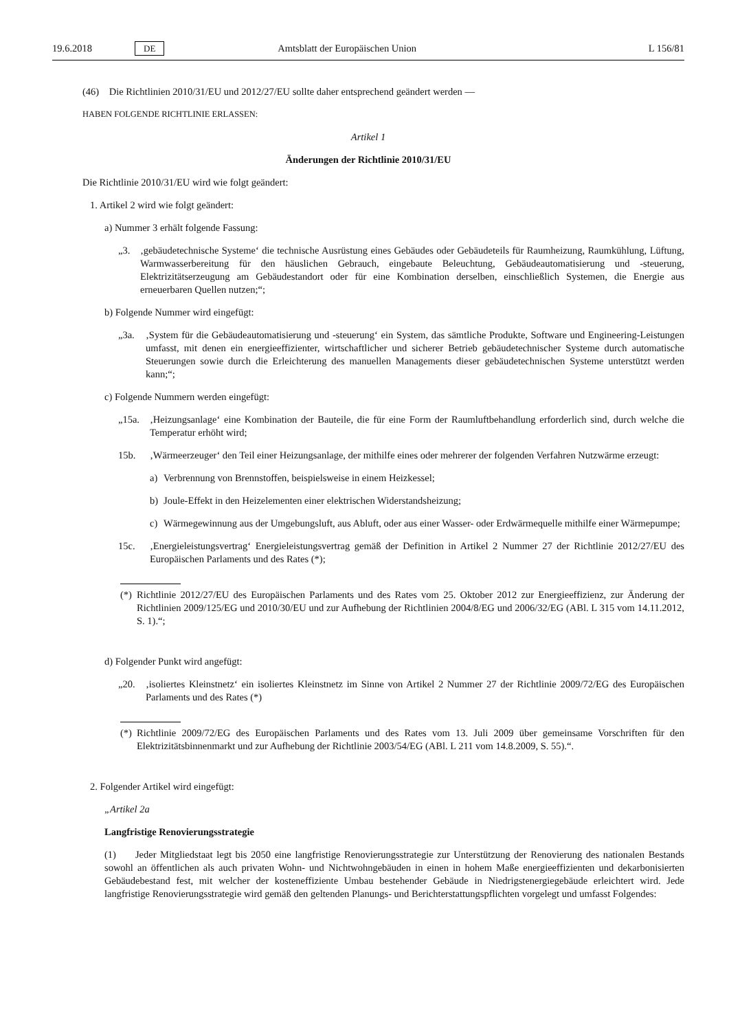19.6.2018 DE Amtsblatt der Europäischen Union L 156/81
(46) Die Richtlinien 2010/31/EU und 2012/27/EU sollte daher entsprechend geändert werden —
HABEN FOLGENDE RICHTLINIE ERLASSEN:
Artikel 1
Änderungen der Richtlinie 2010/31/EU
Die Richtlinie 2010/31/EU wird wie folgt geändert:
1. Artikel 2 wird wie folgt geändert:
a) Nummer 3 erhält folgende Fassung:
„3. ‚gebäudetechnische Systeme‘ die technische Ausrüstung eines Gebäudes oder Gebäudeteils für Raumheizung, Raumkühlung, Lüftung, Warmwasserbereitung für den häuslichen Gebrauch, eingebaute Beleuchtung, Gebäudeautomatisierung und -steuerung, Elektrizitätserzeugung am Gebäudestandort oder für eine Kombination derselben, einschließlich Systemen, die Energie aus erneuerbaren Quellen nutzen;“;
b) Folgende Nummer wird eingefügt:
„3a. ‚System für die Gebäudeautomatisierung und -steuerung‘ ein System, das sämtliche Produkte, Software und Engineering-Leistungen umfasst, mit denen ein energieeffizienter, wirtschaftlicher und sicherer Betrieb gebäudetechnischer Systeme durch automatische Steuerungen sowie durch die Erleichterung des manuellen Managements dieser gebäudetechnischen Systeme unterstützt werden kann;“;
c) Folgende Nummern werden eingefügt:
„15a. ‚Heizungsanlage‘ eine Kombination der Bauteile, die für eine Form der Raumluftbehandlung erforderlich sind, durch welche die Temperatur erhöht wird;
15b. ‚Wärmeerzeuger‘ den Teil einer Heizungsanlage, der mithilfe eines oder mehrerer der folgenden Verfahren Nutzwärme erzeugt:
a) Verbrennung von Brennstoffen, beispielsweise in einem Heizkessel;
b) Joule-Effekt in den Heizelementen einer elektrischen Widerstandsheizung;
c) Wärmegewinnung aus der Umgebungsluft, aus Abluft, oder aus einer Wasser- oder Erdwärmequelle mithilfe einer Wärmepumpe;
15c. ‚Energieleistungsvertrag‘ Energieleistungsvertrag gemäß der Definition in Artikel 2 Nummer 27 der Richtlinie 2012/27/EU des Europäischen Parlaments und des Rates (*);
(*) Richtlinie 2012/27/EU des Europäischen Parlaments und des Rates vom 25. Oktober 2012 zur Energieeffizienz, zur Änderung der Richtlinien 2009/125/EG und 2010/30/EU und zur Aufhebung der Richtlinien 2004/8/EG und 2006/32/EG (ABl. L 315 vom 14.11.2012, S. 1).“;
d) Folgender Punkt wird angefügt:
„20. ‚isoliertes Kleinstnetz‘ ein isoliertes Kleinstnetz im Sinne von Artikel 2 Nummer 27 der Richtlinie 2009/72/EG des Europäischen Parlaments und des Rates (*)
(*) Richtlinie 2009/72/EG des Europäischen Parlaments und des Rates vom 13. Juli 2009 über gemeinsame Vorschriften für den Elektrizitätsbinnenmarkt und zur Aufhebung der Richtlinie 2003/54/EG (ABl. L 211 vom 14.8.2009, S. 55).“.
2. Folgender Artikel wird eingefügt:
„Artikel 2a
Langfristige Renovierungsstrategie
(1) Jeder Mitgliedstaat legt bis 2050 eine langfristige Renovierungsstrategie zur Unterstützung der Renovierung des nationalen Bestands sowohl an öffentlichen als auch privaten Wohn- und Nichtwohngebäuden in einen in hohem Maße energieeffizienten und dekarbonisierten Gebäudebestand fest, mit welcher der kosteneffiziente Umbau bestehender Gebäude in Niedrigstenergiegebäude erleichtert wird. Jede langfristige Renovierungsstrategie wird gemäß den geltenden Planungs- und Berichterstattungspflichten vorgelegt und umfasst Folgendes: